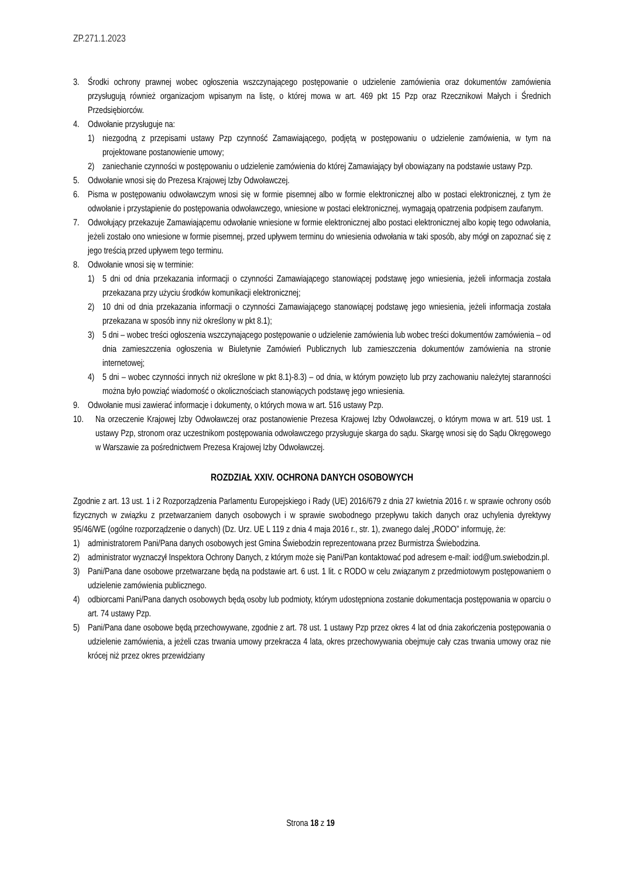ZP.271.1.2023
3. Środki ochrony prawnej wobec ogłoszenia wszczynającego postępowanie o udzielenie zamówienia oraz dokumentów zamówienia przysługują również organizacjom wpisanym na listę, o której mowa w art. 469 pkt 15 Pzp oraz Rzecznikowi Małych i Średnich Przedsiębiorców.
4. Odwołanie przysługuje na:
1) niezgodną z przepisami ustawy Pzp czynność Zamawiającego, podjętą w postępowaniu o udzielenie zamówienia, w tym na projektowane postanowienie umowy;
2) zaniechanie czynności w postępowaniu o udzielenie zamówienia do której Zamawiający był obowiązany na podstawie ustawy Pzp.
5. Odwołanie wnosi się do Prezesa Krajowej Izby Odwoławczej.
6. Pisma w postępowaniu odwoławczym wnosi się w formie pisemnej albo w formie elektronicznej albo w postaci elektronicznej, z tym że odwołanie i przystąpienie do postępowania odwoławczego, wniesione w postaci elektronicznej, wymagają opatrzenia podpisem zaufanym.
7. Odwołujący przekazuje Zamawiającemu odwołanie wniesione w formie elektronicznej albo postaci elektronicznej albo kopię tego odwołania, jeżeli zostało ono wniesione w formie pisemnej, przed upływem terminu do wniesienia odwołania w taki sposób, aby mógł on zapoznać się z jego treścią przed upływem tego terminu.
8. Odwołanie wnosi się w terminie:
1) 5 dni od dnia przekazania informacji o czynności Zamawiającego stanowiącej podstawę jego wniesienia, jeżeli informacja została przekazana przy użyciu środków komunikacji elektronicznej;
2) 10 dni od dnia przekazania informacji o czynności Zamawiającego stanowiącej podstawę jego wniesienia, jeżeli informacja została przekazana w sposób inny niż określony w pkt 8.1);
3) 5 dni – wobec treści ogłoszenia wszczynającego postępowanie o udzielenie zamówienia lub wobec treści dokumentów zamówienia – od dnia zamieszczenia ogłoszenia w Biuletynie Zamówień Publicznych lub zamieszczenia dokumentów zamówienia na stronie internetowej;
4) 5 dni – wobec czynności innych niż określone w pkt 8.1)-8.3) – od dnia, w którym powzięto lub przy zachowaniu należytej staranności można było powziąć wiadomość o okolicznościach stanowiących podstawę jego wniesienia.
9. Odwołanie musi zawierać informacje i dokumenty, o których mowa w art. 516 ustawy Pzp.
10. Na orzeczenie Krajowej Izby Odwoławczej oraz postanowienie Prezesa Krajowej Izby Odwoławczej, o którym mowa w art. 519 ust. 1 ustawy Pzp, stronom oraz uczestnikom postępowania odwoławczego przysługuje skarga do sądu. Skargę wnosi się do Sądu Okręgowego w Warszawie za pośrednictwem Prezesa Krajowej Izby Odwoławczej.
ROZDZIAŁ XXIV. OCHRONA DANYCH OSOBOWYCH
Zgodnie z art. 13 ust. 1 i 2 Rozporządzenia Parlamentu Europejskiego i Rady (UE) 2016/679 z dnia 27 kwietnia 2016 r. w sprawie ochrony osób fizycznych w związku z przetwarzaniem danych osobowych i w sprawie swobodnego przepływu takich danych oraz uchylenia dyrektywy 95/46/WE (ogólne rozporządzenie o danych) (Dz. Urz. UE L 119 z dnia 4 maja 2016 r., str. 1), zwanego dalej „RODO” informuję, że:
1) administratorem Pani/Pana danych osobowych jest Gmina Świebodzin reprezentowana przez Burmistrza Świebodzina.
2) administrator wyznaczył Inspektora Ochrony Danych, z którym może się Pani/Pan kontaktować pod adresem e-mail: iod@um.swiebodzin.pl.
3) Pani/Pana dane osobowe przetwarzane będą na podstawie art. 6 ust. 1 lit. c RODO w celu związanym z przedmiotowym postępowaniem o udzielenie zamówienia publicznego.
4) odbiorcami Pani/Pana danych osobowych będą osoby lub podmioty, którym udostępniona zostanie dokumentacja postępowania w oparciu o art. 74 ustawy Pzp.
5) Pani/Pana dane osobowe będą przechowywane, zgodnie z art. 78 ust. 1 ustawy Pzp przez okres 4 lat od dnia zakończenia postępowania o udzielenie zamówienia, a jeżeli czas trwania umowy przekracza 4 lata, okres przechowywania obejmuje cały czas trwania umowy oraz nie krócej niż przez okres przewidziany
Strona 18 z 19